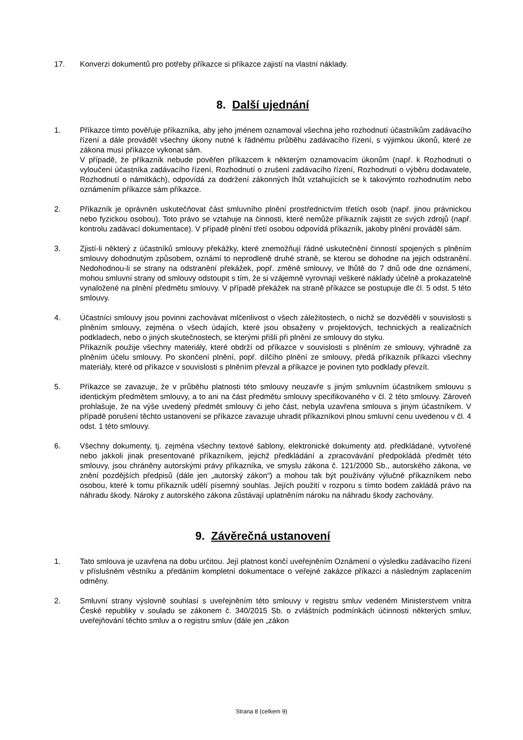17. Konverzi dokumentů pro potřeby příkazce si příkazce zajistí na vlastní náklady.
8. Další ujednání
1. Příkazce tímto pověřuje příkazníka, aby jeho jménem oznamoval všechna jeho rozhodnutí účastníkům zadávacího řízení a dále prováděl všechny úkony nutné k řádnému průběhu zadávacího řízení, s výjimkou úkonů, které ze zákona musí příkazce vykonat sám.
V případě, že příkazník nebude pověřen příkazcem k některým oznamovacím úkonům (např. k Rozhodnutí o vyloučení účastníka zadávacího řízení, Rozhodnutí o zrušení zadávacího řízení, Rozhodnutí o výběru dodavatele, Rozhodnutí o námitkách), odpovídá za dodržení zákonných lhůt vztahujících se k takovýmto rozhodnutím nebo oznámením příkazce sám příkazce.
2. Příkazník je oprávněn uskutečňovat část smluvního plnění prostřednictvím třetích osob (např. jinou právnickou nebo fyzickou osobou). Toto právo se vztahuje na činnosti, které nemůže příkazník zajistit ze svých zdrojů (např. kontrolu zadávací dokumentace). V případě plnění třetí osobou odpovídá příkazník, jakoby plnění prováděl sám.
3. Zjistí-li některý z účastníků smlouvy překážky, které znemožňují řádné uskutečnění činností spojených s plněním smlouvy dohodnutým způsobem, oznámí to neprodleně druhé straně, se kterou se dohodne na jejich odstranění. Nedohodnou-li se strany na odstranění překážek, popř. změně smlouvy, ve lhůtě do 7 dnů ode dne oznámení, mohou smluvní strany od smlouvy odstoupit s tím, že si vzájemně vyrovnají veškeré náklady účelně a prokazatelně vynaložené na plnění předmětu smlouvy. V případě překážek na straně příkazce se postupuje dle čl. 5 odst. 5 této smlouvy.
4. Účastníci smlouvy jsou povinni zachovávat mlčenlivost o všech záležitostech, o nichž se dozvěděli v souvislosti s plněním smlouvy, zejména o všech údajích, které jsou obsaženy v projektových, technických a realizačních podkladech, nebo o jiných skutečnostech, se kterými přišli při plnění ze smlouvy do styku.
Příkazník použije všechny materiály, které obdrží od příkazce v souvislosti s plněním ze smlouvy, výhradně za plněním účelu smlouvy. Po skončení plnění, popř. dílčího plnění ze smlouvy, předá příkazník příkazci všechny materiály, které od příkazce v souvislosti s plněním převzal a příkazce je povinen tyto podklady převzít.
5. Příkazce se zavazuje, že v průběhu platnosti této smlouvy neuzavře s jiným smluvním účastníkem smlouvu s identickým předmětem smlouvy, a to ani na část předmětu smlouvy specifikovaného v čl. 2 této smlouvy. Zároveň prohlašuje, že na výše uvedený předmět smlouvy či jeho část, nebyla uzavřena smlouva s jiným účastníkem. V případě porušení těchto ustanovení se příkazce zavazuje uhradit příkazníkovi plnou smluvní cenu uvedenou v čl. 4 odst. 1 této smlouvy.
6. Všechny dokumenty, tj. zejména všechny textové šablony, elektronické dokumenty atd. předkládané, vytvořené nebo jakkoli jinak presentované příkazníkem, jejichž předkládání a zpracovávání předpokládá předmět této smlouvy, jsou chráněny autorskými právy příkazníka, ve smyslu zákona č. 121/2000 Sb., autorského zákona, ve znění pozdějších předpisů (dále jen „autorský zákon“) a mohou tak být používány výlučně příkazníkem nebo osobou, které k tomu příkazník udělí písemný souhlas. Jejích použití v rozporu s tímto bodem zakládá právo na náhradu škody. Nároky z autorského zákona zůstávají uplatněním nároku na náhradu škody zachovány.
9. Závěrečná ustanovení
1. Tato smlouva je uzavřena na dobu určitou. Její platnost končí uveřejněním Oznámení o výsledku zadávacího řízení v příslušném věstníku a předáním kompletní dokumentace o veřejné zakázce příkazci a následným zaplacením odměny.
2. Smluvní strany výslovně souhlasí s uveřejněním této smlouvy v registru smluv vedeném Ministerstvem vnitra České republiky v souladu se zákonem č. 340/2015 Sb. o zvláštních podmínkách účinnosti některých smluv, uveřejňování těchto smluv a o registru smluv (dále jen „zákon
Strana 8 (celkem 9)